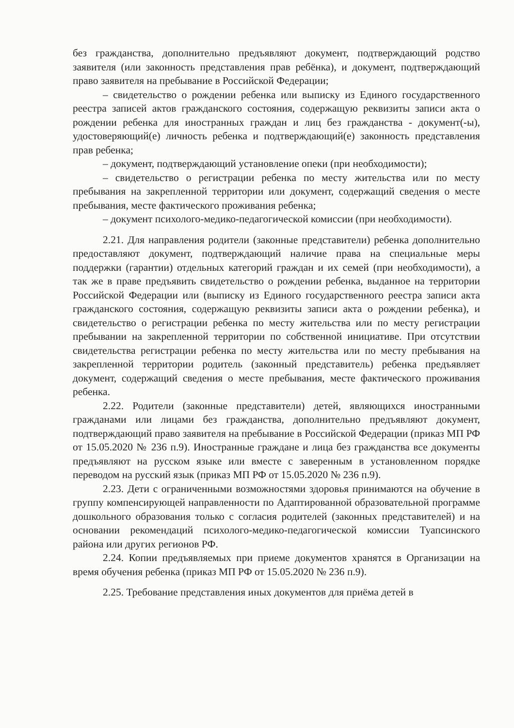без гражданства, дополнительно предъявляют документ, подтверждающий родство заявителя (или законность представления прав ребёнка), и документ, подтверждающий право заявителя на пребывание в Российской Федерации;
– свидетельство о рождении ребенка или выписку из Единого государственного реестра записей актов гражданского состояния, содержащую реквизиты записи акта о рождении ребенка для иностранных граждан и лиц без гражданства - документ(-ы), удостоверяющий(е) личность ребенка и подтверждающий(е) законность представления прав ребенка;
– документ, подтверждающий установление опеки (при необходимости);
– свидетельство о регистрации ребенка по месту жительства или по месту пребывания на закрепленной территории или документ, содержащий сведения о месте пребывания, месте фактического проживания ребенка;
– документ психолого-медико-педагогической комиссии (при необходимости).
2.21. Для направления родители (законные представители) ребенка дополнительно предоставляют документ, подтверждающий наличие права на специальные меры поддержки (гарантии) отдельных категорий граждан и их семей (при необходимости), а так же в праве предъявить свидетельство о рождении ребенка, выданное на территории Российской Федерации или (выписку из Единого государственного реестра записи акта гражданского состояния, содержащую реквизиты записи акта о рождении ребенка), и свидетельство о регистрации ребенка по месту жительства или по месту регистрации пребывании на закрепленной территории по собственной инициативе. При отсутствии свидетельства регистрации ребенка по месту жительства или по месту пребывания на закрепленной территории родитель (законный представитель) ребенка предъявляет документ, содержащий сведения о месте пребывания, месте фактического проживания ребенка.
2.22. Родители (законные представители) детей, являющихся иностранными гражданами или лицами без гражданства, дополнительно предъявляют документ, подтверждающий право заявителя на пребывание в Российской Федерации (приказ МП РФ от 15.05.2020 № 236 п.9). Иностранные граждане и лица без гражданства все документы предъявляют на русском языке или вместе с заверенным в установленном порядке переводом на русский язык (приказ МП РФ от 15.05.2020 № 236 п.9).
2.23. Дети с ограниченными возможностями здоровья принимаются на обучение в группу компенсирующей направленности по Адаптированной образовательной программе дошкольного образования только с согласия родителей (законных представителей) и на основании рекомендаций психолого-медико-педагогической комиссии Туапсинского района или других регионов РФ.
2.24. Копии предъявляемых при приеме документов хранятся в Организации на время обучения ребенка (приказ МП РФ от 15.05.2020 № 236 п.9).
2.25. Требование представления иных документов для приёма детей в